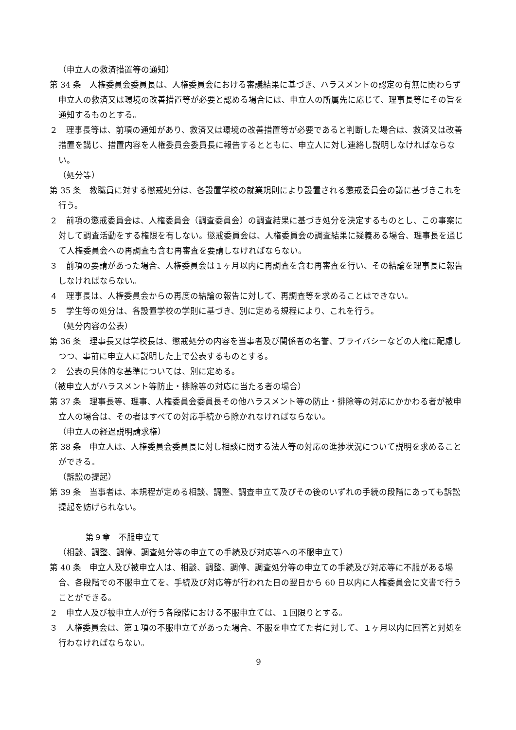（申立人の救済措置等の通知）
第 34 条　人権委員会委員長は、人権委員会における審議結果に基づき、ハラスメントの認定の有無に関わらず申立人の救済又は環境の改善措置等が必要と認める場合には、申立人の所属先に応じて、理事長等にその旨を通知するものとする。
２　理事長等は、前項の通知があり、救済又は環境の改善措置等が必要であると判断した場合は、救済又は改善措置を講じ、措置内容を人権委員会委員長に報告するとともに、申立人に対し連絡し説明しなければならない。
（処分等）
第 35 条　教職員に対する懲戒処分は、各設置学校の就業規則により設置される懲戒委員会の議に基づきこれを行う。
２　前項の懲戒委員会は、人権委員会（調査委員会）の調査結果に基づき処分を決定するものとし、この事案に対して調査活動をする権限を有しない。懲戒委員会は、人権委員会の調査結果に疑義ある場合、理事長を通じて人権委員会への再調査も含む再審査を要請しなければならない。
３　前項の要請があった場合、人権委員会は１ヶ月以内に再調査を含む再審査を行い、その結論を理事長に報告しなければならない。
４　理事長は、人権委員会からの再度の結論の報告に対して、再調査等を求めることはできない。
５　学生等の処分は、各設置学校の学則に基づき、別に定める規程により、これを行う。
（処分内容の公表）
第 36 条　理事長又は学校長は、懲戒処分の内容を当事者及び関係者の名誉、プライバシーなどの人権に配慮しつつ、事前に申立人に説明した上で公表するものとする。
２　公表の具体的な基準については、別に定める。
（被申立人がハラスメント等防止・排除等の対応に当たる者の場合）
第 37 条　理事長等、理事、人権委員会委員長その他ハラスメント等の防止・排除等の対応にかかわる者が被申立人の場合は、その者はすべての対応手続から除かれなければならない。
（申立人の経過説明請求権）
第 38 条　申立人は、人権委員会委員長に対し相談に関する法人等の対応の進捗状況について説明を求めることができる。
（訴訟の提起）
第 39 条　当事者は、本規程が定める相談、調整、調査申立て及びその後のいずれの手続の段階にあっても訴訟提起を妨げられない。
第９章　不服申立て
（相談、調整、調停、調査処分等の申立ての手続及び対応等への不服申立て）
第 40 条　申立人及び被申立人は、相談、調整、調停、調査処分等の申立ての手続及び対応等に不服がある場合、各段階での不服申立てを、手続及び対応等が行われた日の翌日から 60 日以内に人権委員会に文書で行うことができる。
２　申立人及び被申立人が行う各段階における不服申立ては、１回限りとする。
３　人権委員会は、第１項の不服申立てがあった場合、不服を申立てた者に対して、１ヶ月以内に回答と対処を行わなければならない。
9